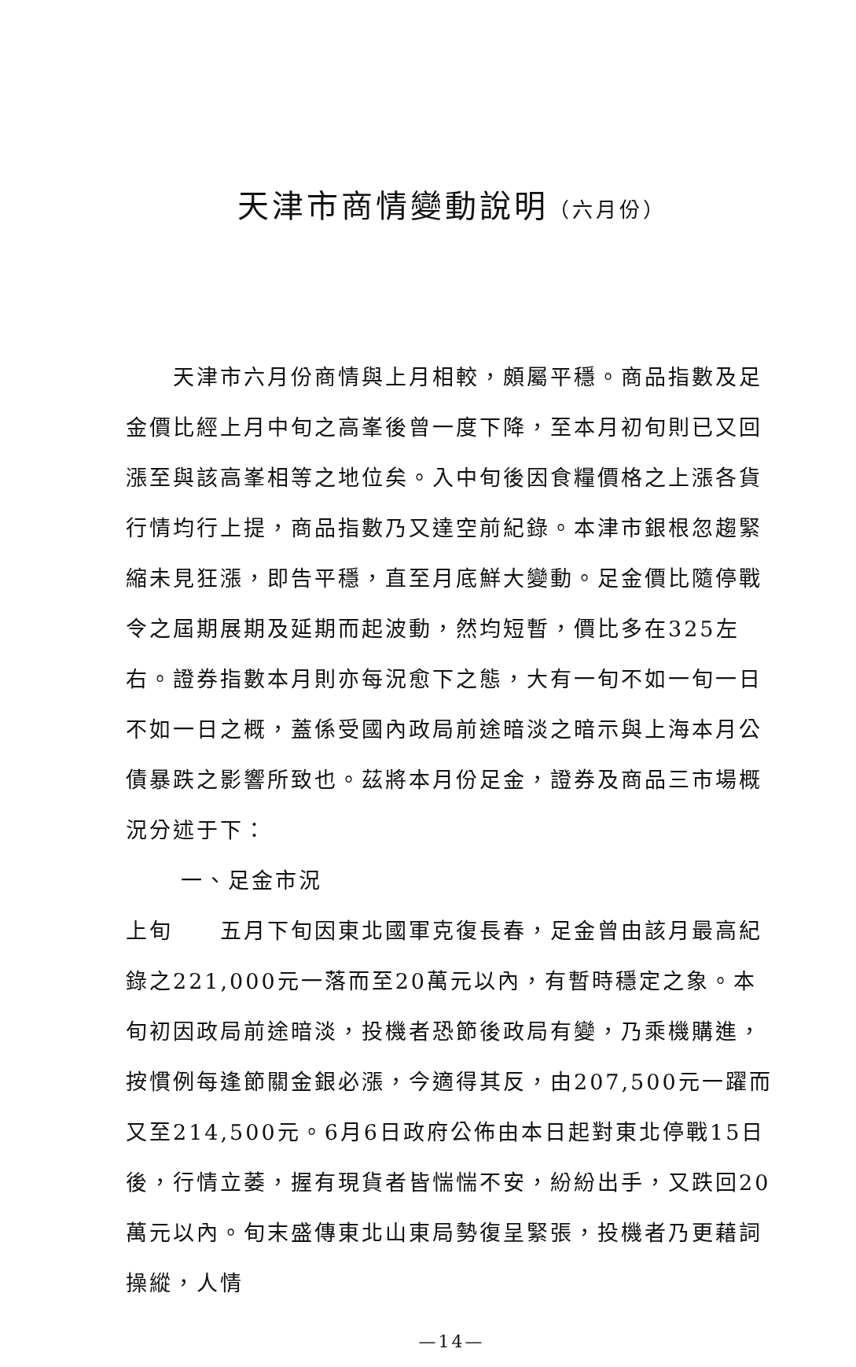天津市商情變動說明（六月份）
天津市六月份商情與上月相較，頗屬平穩。商品指數及足金價比經上月中旬之高峯後曾一度下降，至本月初旬則已又回漲至與該高峯相等之地位矣。入中旬後因食糧價格之上漲各貨行情均行上提，商品指數乃又達空前紀錄。本津市銀根忽趨緊縮未見狂漲，即告平穩，直至月底鮮大變動。足金價比隨停戰令之屆期展期及延期而起波動，然均短暫，價比多在325左右。證券指數本月則亦每況愈下之態，大有一旬不如一旬一日不如一日之概，蓋係受國內政局前途暗淡之暗示與上海本月公債暴跌之影響所致也。茲將本月份足金，證券及商品三市場概況分述于下：
一、足金市況
上旬　　五月下旬因東北國軍克復長春，足金曾由該月最高紀錄之221,000元一落而至20萬元以內，有暫時穩定之象。本旬初因政局前途暗淡，投機者恐節後政局有變，乃乘機購進，按慣例每逢節關金銀必漲，今適得其反，由207,500元一躍而又至214,500元。6月6日政府公佈由本日起對東北停戰15日後，行情立萎，握有現貨者皆惴惴不安，紛紛出手，又跌回20萬元以內。旬末盛傳東北山東局勢復呈緊張，投機者乃更藉詞操縱，人情
—14—